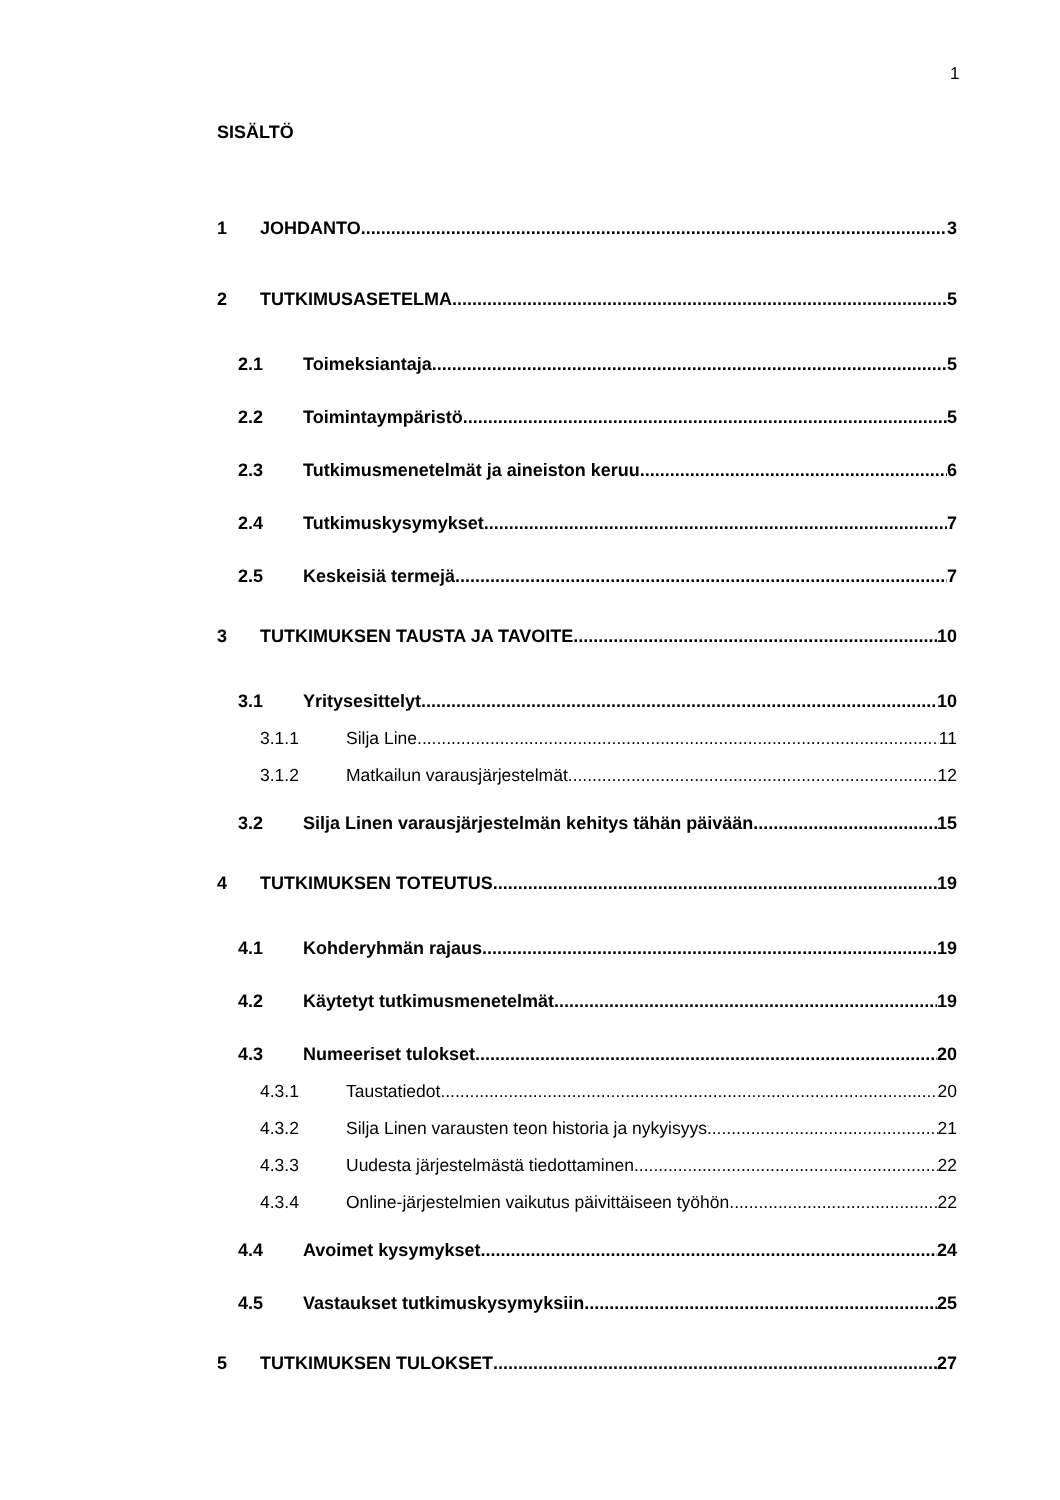1
SISÄLTÖ
1 JOHDANTO 3
2 TUTKIMUSASETELMA 5
2.1 Toimeksiantaja 5
2.2 Toimintaympäristö 5
2.3 Tutkimusmenetelmät ja aineiston keruu 6
2.4 Tutkimuskysymykset 7
2.5 Keskeisiä termejä 7
3 TUTKIMUKSEN TAUSTA JA TAVOITE 10
3.1 Yritysesittelyt 10
3.1.1 Silja Line 11
3.1.2 Matkailun varausjärjestelmät 12
3.2 Silja Linen varausjärjestelmän kehitys tähän päivään 15
4 TUTKIMUKSEN TOTEUTUS 19
4.1 Kohderyhmän rajaus 19
4.2 Käytetyt tutkimusmenetelmät 19
4.3 Numeeriset tulokset 20
4.3.1 Taustatiedot 20
4.3.2 Silja Linen varausten teon historia ja nykyisyys 21
4.3.3 Uudesta järjestelmästä tiedottaminen 22
4.3.4 Online-järjestelmien vaikutus päivittäiseen työhön 22
4.4 Avoimet kysymykset 24
4.5 Vastaukset tutkimuskysymyksiin 25
5 TUTKIMUKSEN TULOKSET 27